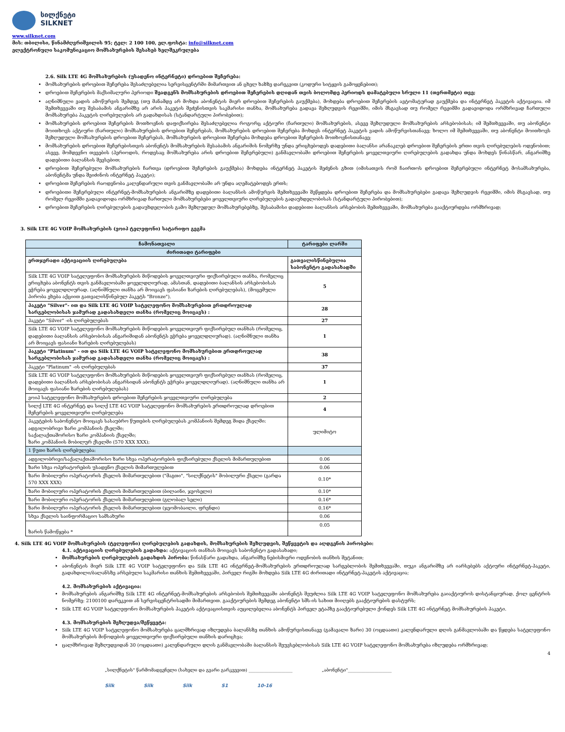სილქნეტი
SILKNET
www.silknet.com
მის: თბილისი, წინამძღვრიშვილის 95; ტელ: 2 100 100, ელ.ფოსტა: info@silknet.com
ელექტრონული საკომუნიკაციო მომსახურების შესახებ ხელშეკრულება
2.6. Silk LTE 4G მომსახურების (უსადენო ინტერნეტი) დროებით შეჩერება:
მომსახურების დროებით შეჩერება შესაძლებელია სერვისცენტრში მიმართვით ან ცხელ ხაზზე დარეკვით (კოდური სიტყვის გამოყენებით);
დროებით შეჩერების მაქსიმალური პერიოდი შეადგენს მომსახურების დროებით შეჩერების დღიდან თვის ბოლომდე პერიოდს დამატებული სრული 11 (თერთმეტი) თვე;
აღნიშნული ვადის ამოწურვის შემდეგ (თუ მანამდე არ მოხდა აბონენტის მიერ დროებით შეჩერების გაუქმება), მოხდება დროებით შეჩერების ავტომატურად გაუქმება და ინტერნეტ პაკეტის აქტივაცია. იმ შემთხვევაში თუ შესაბამის ანგარიშზე არ არის პაკეტის შეძენისთვის საკმარისი თანხა, მომსახურება გადავა შეზღუდვის რეჟიმში, იმის მსგავსად თუ რომელ რეჟიმში გადავიდოდა ორმხრივად ჩართული მომსახურება პაკეტის ღირებულების არ გადახდისას (სტანდარტული პირობებით);
მომსახურების დროებით შეჩერების მოთხოვნის დაფიქსირება შესაძლებელია როგორც აქტიური (ჩართული) მომსახურების, ასევე შეზღუდული მომსახურების არსებობისას; იმ შემთხვევაში, თუ აბონენტი მოითხოვს აქტიური (ჩართული) მომსახურების დროებით შეჩერებას, მომსახურების დროებით შეჩერება მოხდეს ინტერნეტ პაკეტის ვადის ამოწურვისთანავე; ხოლო იმ შემთხვევაში, თუ აბონენტი მოითხოვს შეზღუდული მომსახურების დროებით შეჩერებას, მომსახურების დროებით შეჩერება მოხდება დროებით შეჩერების მოთხოვნისთანავე;
მომსახურების დროებით შეჩერებისთვის აბონენტს მომსახურების შესაბამის ანგარიშის ნომერზე უნდა ერიცხებოდეს დადებითი ბალანსი არანაკლებ დროებით შეჩერების ერთი თვის ღირებულების ოდენობით; ასევე, მომდევნო თვეების (პერიოდის, როდესაც მომსახურება არის დროებით შეჩერებული) განმავლობაში დროებით შეჩერების ყოველთვიური ღირებულების გადახდა უნდა მოხდეს წინასწარ, ანგარიშზე დადებითი ბალანსის შევსებით;
დროებით შეჩერებული მომსახურების ჩართვა (დროებით შეჩერების გაუქმება) მოხდება ინტერნეტ პაკეტის შეძენის გზით (იმისათვის რომ ჩაირთოს დროებით შეჩერებული ინტერნეტ მოსამსახურება, აბონენტმა უნდა შეიძინოს ინტერნეტ პაკეტი);
დროებით შეჩერების რაოდენობა კალენდარული თვის განმავლობაში არ უნდა აღემატებოდეს ერთს;
დროებითი შეჩერებული ინტერნეტ-მომსახურების ანგარიშზე დადებითი ბალანსის ამოწურვის შემთხვევაში შეწყდება დროებით შეჩერება და მომსახურებები გადავა შეზღუდვის რეჟიმში, იმის მსგავსად, თუ რომელ რეჟიმში გადავიდოდა ორმხრივად ჩართული მომსახურებები ყოველთვიური ღირებულების გადაუხდელობისას (სტანდარტული პირობებით);
დროებით შეჩერების ღირებულების გადაუხდელობის გამო შეზღუდულ მომსახურებებზე, შესაბამისი დადებითი ბალანსის არსებობის შემთხვევაში, მომსახურება გააქტიურდება ორმხრივად;
3. Silk LTE 4G VOIP მომსახურების (ვოიპ ტელეფონი) სატარიფო გეგმა
| ჩამონათვალი | ტარიფები ლარში |
| --- | --- |
| ძირითადი ტარიფები | |
| ერთჯერადი აქტივაციის ღირებულება | გათვალისწინებულია საბონენტო გადასახადში |
| Silk LTE 4G VOIP სატელეფონო მომსახურების მიწოდების ყოველთვიური ფიქსირებული თანხა, რომელიც ერიცხება აბონენტს თვის განმავლობაში ყოველდღიურად, ამასთან, დადებითი ბალანსის არსებობისას ეჭრება ყოველდღიურად. (აღნიშნული თანხა არ მოიცავს ფასიანი ზარების ღირებულებას), (მოცემული პირობა ეხება აქციით გათვალისწინებულ პაკეტს "Bronze"). | 5 |
| პაკეტი "Silver"- ით და Silk LTE 4G VOIP სატელეფონო მომსახურებით ერთდროულად სარგებლობისას ჯამურად გადასახდელი თანხა (რომელიც მოიცავს) : | 28 |
| პაკეტი "Silver" -ის ღირებულებას | 27 |
| Silk LTE 4G VOIP სატელეფონო მომსახურების მიწოდების ყოველთვიურ ფიქსირებულ თანხას (რომელიც, დადებითი ბალანსის არსებობისას ანგარიშიდან აბონენტს ეჭრება ყოველდღიურად). (აღნიშნული თანხა არ მოიცავს ფასიანი ზარების ღირებულებას) | 1 |
| პაკეტი "Platinum" - ით და Silk LTE 4G VOIP სატელეფონო მომსახურებით ერთდროულად სარგებლობისას ჯამურად გადასახდელი თანხა (რომელიც მოიცავს) : | 38 |
| პაკეტი "Platinum" -ის ღირებულებას | 37 |
| Silk LTE 4G VOIP სატელეფონო მომსახურების მიწოდების ყოველთვიურ ფიქსირებულ თანხას (რომელიც, დადებითი ბალანსის არსებობისას ანგარსიდან აბონენტს ეჭრება ყოველდღიურად). (აღნიშნული თანხა არ მოიცავს ფასიანი ზარების ღირებულებას) | 1 |
| ვოიპ სატელეფონო მომსახურების დროებით შეჩერების ყოველთვიური ღირებულება | 2 |
| სილქ LTE 4G ინტერნეტ და სილქ LTE 4G VOIP სატელეფონო მომსახურების ერთდროულად დროებით შეჩერების ყოველთვიური ღირებულება | 4 |
| პაკეტების საბონენტო მოიცავს სასაუბრო წუთების ღირებულებას კომპანიის შემდეგ შიდა ქსელში: ადგილობრივი ზარი კომპანიის ქსელში; საქალაქთაშორისო ზარი კომპანიის ქსელში; ზარი კომპანიის მობილურ ქსელში (570 XXX XXX); | ულიმიტო |
| 1 წუთი ზარის ღირებულება: | |
| ადგილობრივი/საქალაქთაშორისო ზარი სხვა ოპერატორების ფიქსირებული ქსელის მიმართულებით | 0.06 |
| ზარი სხვა ოპერატორების უსადენო ქსელის მიმართულებით | 0.06 |
| ზარი მობილური ოპერატორის ქსელის მიმართულებით ("მაგთი", "სილქნეტის" მობილური ქსელი (გარდა 570 XXX XXX) | 0.10* |
| ზარი მობილური ოპერატორის ქსელის მიმართულებით (ბილაინი, ჯეოსელი) | 0.10* |
| ზარი მობილური ოპერატორის ქსელის მიმართულებით (გლობალ სელი) | 0.16* |
| ზარი მობილური ოპერატორის ქსელის მიმართულებით (ჯეომობაილი, ფრენდი) | 0.16* |
| სხვა ქსელის საინფორმაციო სამსახური | 0.06 |
| ზარის წამოწყება * | 0.05 |
4. Silk LTE 4G VOIP მომსახურების (ტელეფონი) ღირებულების გადახდის, მომსახურების შეზღუდვის, შეწყვეტის და აღდგენის პირობები:
4.1. აქტივაციის ღირებულების გადახდა: აქტივაციის თანხას მოიცავს საბონენტო გადასახადი;
მომსახურების ღირებულების გადახდის პირობა: წინასწარი გადახდა, ანგარიშზე ნებისმიერი ოდენობის თანხის შეტანით;
აბონენტის მიერ Silk LTE 4G VOIP სატელეფონო და Silk LTE 4G ინტერნეტ-მომსახურების ერთდროულად სარგებლობის შემთხვევაში, თუკი ანგარიშზე არ იარსებებს აქტიური ინტერნეტ-პაკეტი, გადახდილი/ბალანსზე არსებული საკმარისი თანხის შემთხვევაში, პირველ რიგში მოხდება Silk LTE 4G ძირითადი ინტერნეტ-პაკეტის აქტივაცია;
4.2. მომსახურების აქტივაცია:
მომსახურების ანგარიშზე Silk LTE 4G ინტერნეტ-მომსახურების არსებობის შემთხვევაში აბონენტს შეუძლია Silk LTE 4G VOIP სატელეფონო მომსახურება გაიაქტიუროს დისტანციურად, ქოლ ცენტრის ნომერზე: 2100100 დარეკვით ან სერვისცენტრისადმი მიმართვით. გააქტიურების შემდეგ აბონენტი სმს-ის სახით მიიღებს გააქტიურების დასტურს;
Silk LTE 4G VOIP სატელეფონო მომსახურების პაკეტის აქტივაციისთვის აუცილებელია აბონენტს პირველ ეტაპზე გააქტიურებული ქონდეს Silk LTE 4G ინტერნეტ მომსახურების პაკეტი.
4.3. მომსახურების შეზღუდვა/შეწყვეტა:
Silk LTE 4G VOIP სატელეფონო მომსახურება ცალმხრივად იზღუდება ბალანსზე თანხის ამოწურვისთანავე (გამავალი ზარი) 30 (ოცდაათი) კალენდარული დღის განმავლობაში და წყდება სატელეფონო მომსახურების მიწოდების ყოველთვიური ფიქსირებული თანხის დარიცხვა;
ცალმხრივად შეზღუდვიდან 30 (ოცდაათი) კალენდარული დღის განმავლობაში ბალანსის შეუვსებლობისას Silk LTE 4G VOIP სატელეფონო მომსახურება იზღუდება ორმხრივად;
4
„სილქნეტის" წარმომადგენელი (სახელი და გვარი გარკვევით) ____________________ „აბონენტი"____________________
Silk Silk Silk S1 10-16